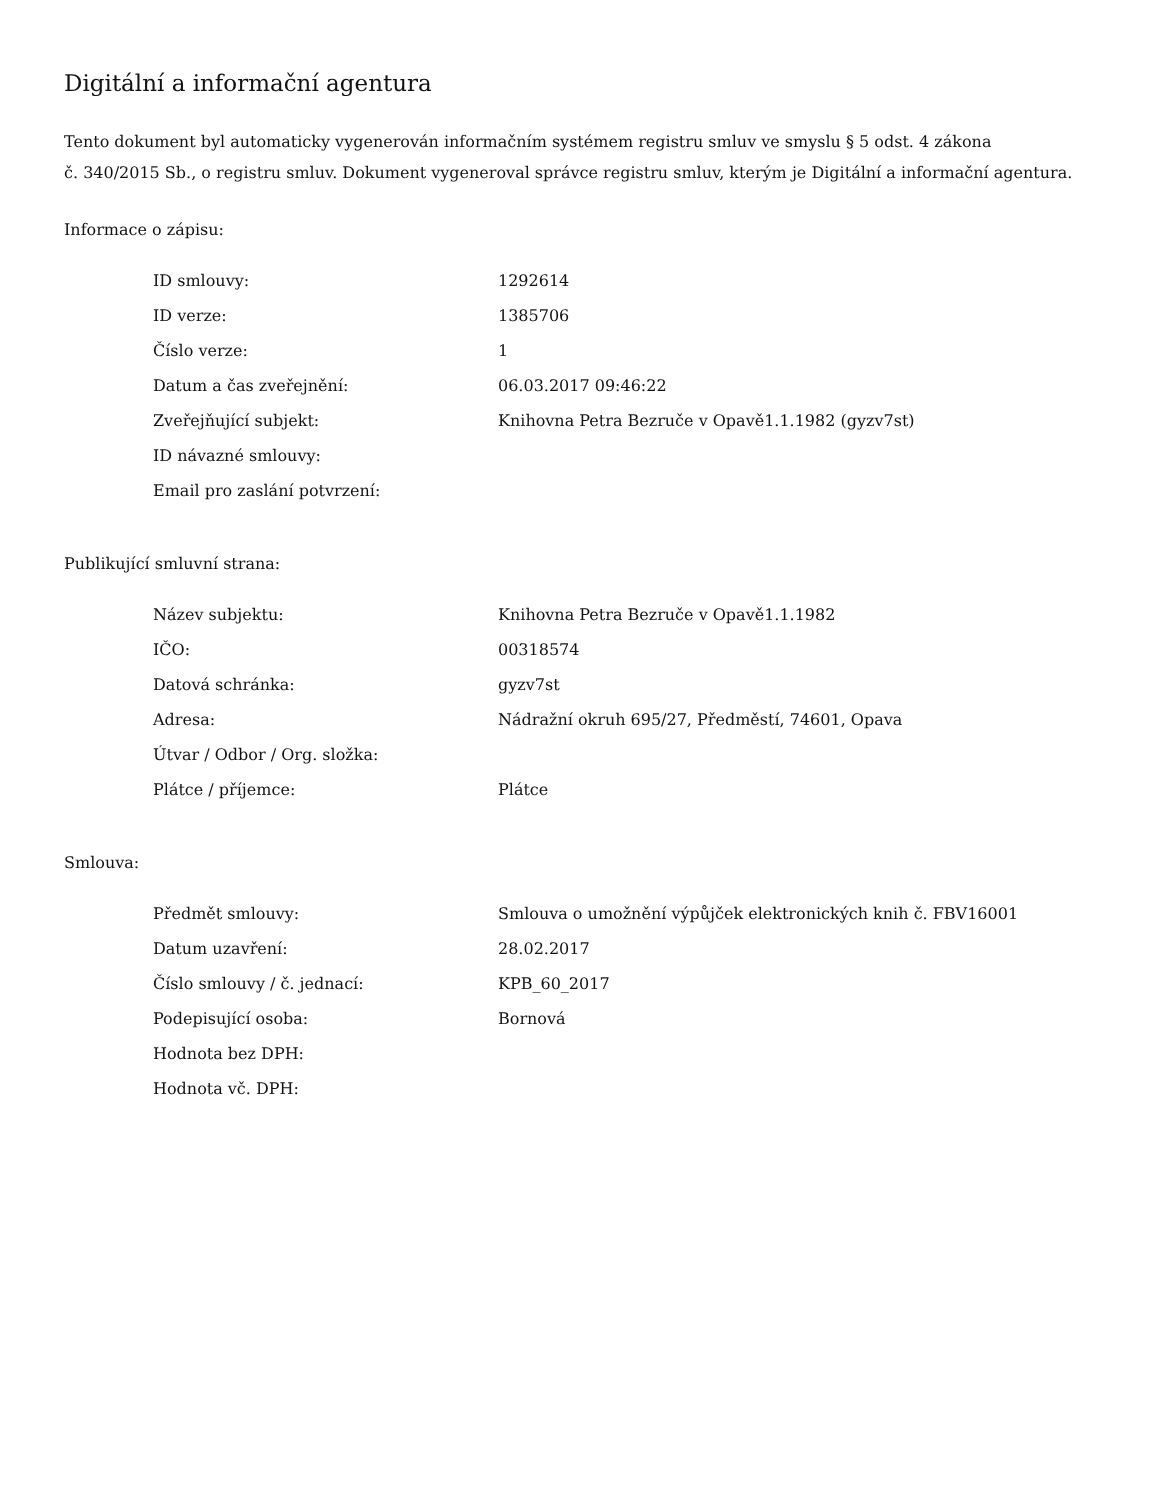Digitální a informační agentura
Tento dokument byl automaticky vygenerován informačním systémem registru smluv ve smyslu § 5 odst. 4 zákona
č. 340/2015 Sb., o registru smluv. Dokument vygeneroval správce registru smluv, kterým je Digitální a informační agentura.
Informace o zápisu:
| ID smlouvy: | 1292614 |
| ID verze: | 1385706 |
| Číslo verze: | 1 |
| Datum a čas zveřejnění: | 06.03.2017 09:46:22 |
| Zveřejňující subjekt: | Knihovna Petra Bezruče v Opavě1.1.1982 (gyzv7st) |
| ID návazné smlouvy: | |
| Email pro zaslání potvrzení: | |
Publikující smluvní strana:
| Název subjektu: | Knihovna Petra Bezruče v Opavě1.1.1982 |
| IČO: | 00318574 |
| Datová schránka: | gyzv7st |
| Adresa: | Nádražní okruh 695/27, Předměstí, 74601, Opava |
| Útvar / Odbor / Org. složka: | |
| Plátce / příjemce: | Plátce |
Smlouva:
| Předmět smlouvy: | Smlouva o umožnění výpůjček elektronických knih č. FBV16001 |
| Datum uzavření: | 28.02.2017 |
| Číslo smlouvy / č. jednací: | KPB_60_2017 |
| Podepisující osoba: | Bornová |
| Hodnota bez DPH: | |
| Hodnota vč. DPH: | |